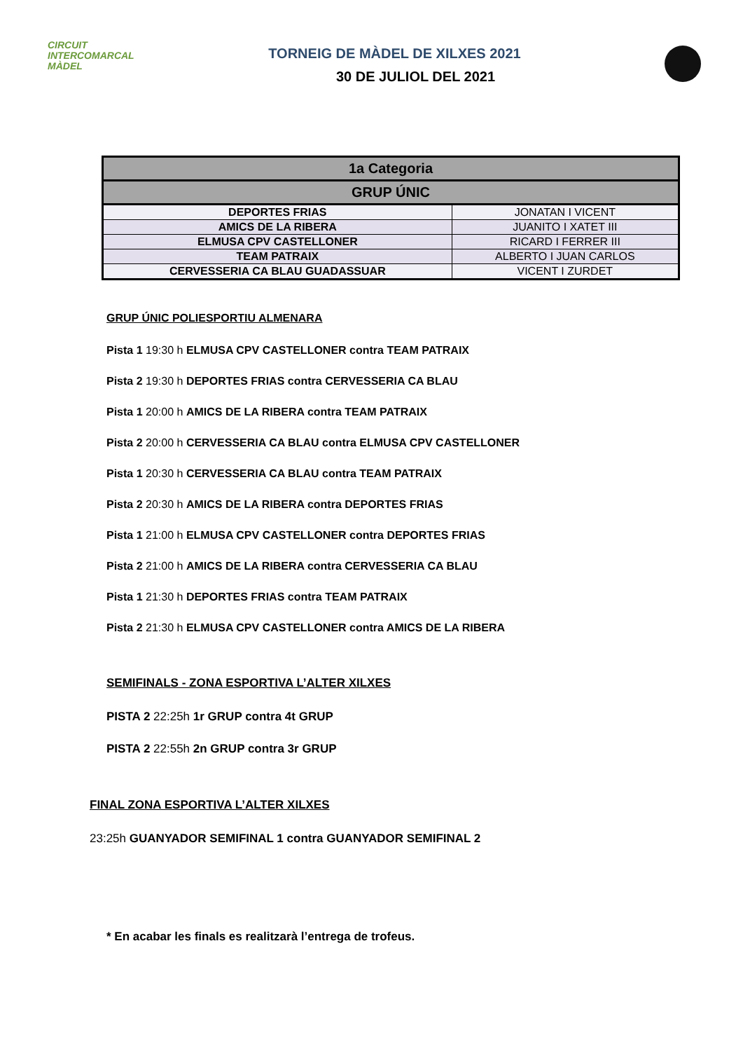CIRCUIT
INTERCOMARCAL
MÀDEL
TORNEIG DE MÀDEL DE XILXES 2021
30 DE JULIOL DEL 2021
| 1a Categoria | |
| --- | --- |
| GRUP ÚNIC | |
| DEPORTES FRIAS | JONATAN I VICENT |
| AMICS DE LA RIBERA | JUANITO I XATET III |
| ELMUSA CPV CASTELLONER | RICARD I FERRER III |
| TEAM PATRAIX | ALBERTO I JUAN CARLOS |
| CERVESSERIA CA BLAU GUADASSUAR | VICENT I ZURDET |
GRUP ÚNIC POLIESPORTIU ALMENARA
Pista 1 19:30 h ELMUSA CPV CASTELLONER contra TEAM PATRAIX
Pista 2 19:30 h DEPORTES FRIAS contra CERVESSERIA CA BLAU
Pista 1 20:00 h AMICS DE LA RIBERA contra TEAM PATRAIX
Pista 2 20:00 h CERVESSERIA CA BLAU contra ELMUSA CPV CASTELLONER
Pista 1 20:30 h CERVESSERIA CA BLAU contra TEAM PATRAIX
Pista 2 20:30 h AMICS DE LA RIBERA contra DEPORTES FRIAS
Pista 1 21:00 h ELMUSA CPV CASTELLONER contra DEPORTES FRIAS
Pista 2 21:00 h AMICS DE LA RIBERA contra CERVESSERIA CA BLAU
Pista 1 21:30 h DEPORTES FRIAS contra TEAM PATRAIX
Pista 2 21:30 h ELMUSA CPV CASTELLONER contra AMICS DE LA RIBERA
SEMIFINALS - ZONA ESPORTIVA L’ALTER XILXES
PISTA 2 22:25h 1r GRUP contra 4t GRUP
PISTA 2 22:55h 2n GRUP contra 3r GRUP
FINAL ZONA ESPORTIVA L’ALTER XILXES
23:25h GUANYADOR SEMIFINAL 1 contra GUANYADOR SEMIFINAL 2
* En acabar les finals es realitzarà l’entrega de trofeus.